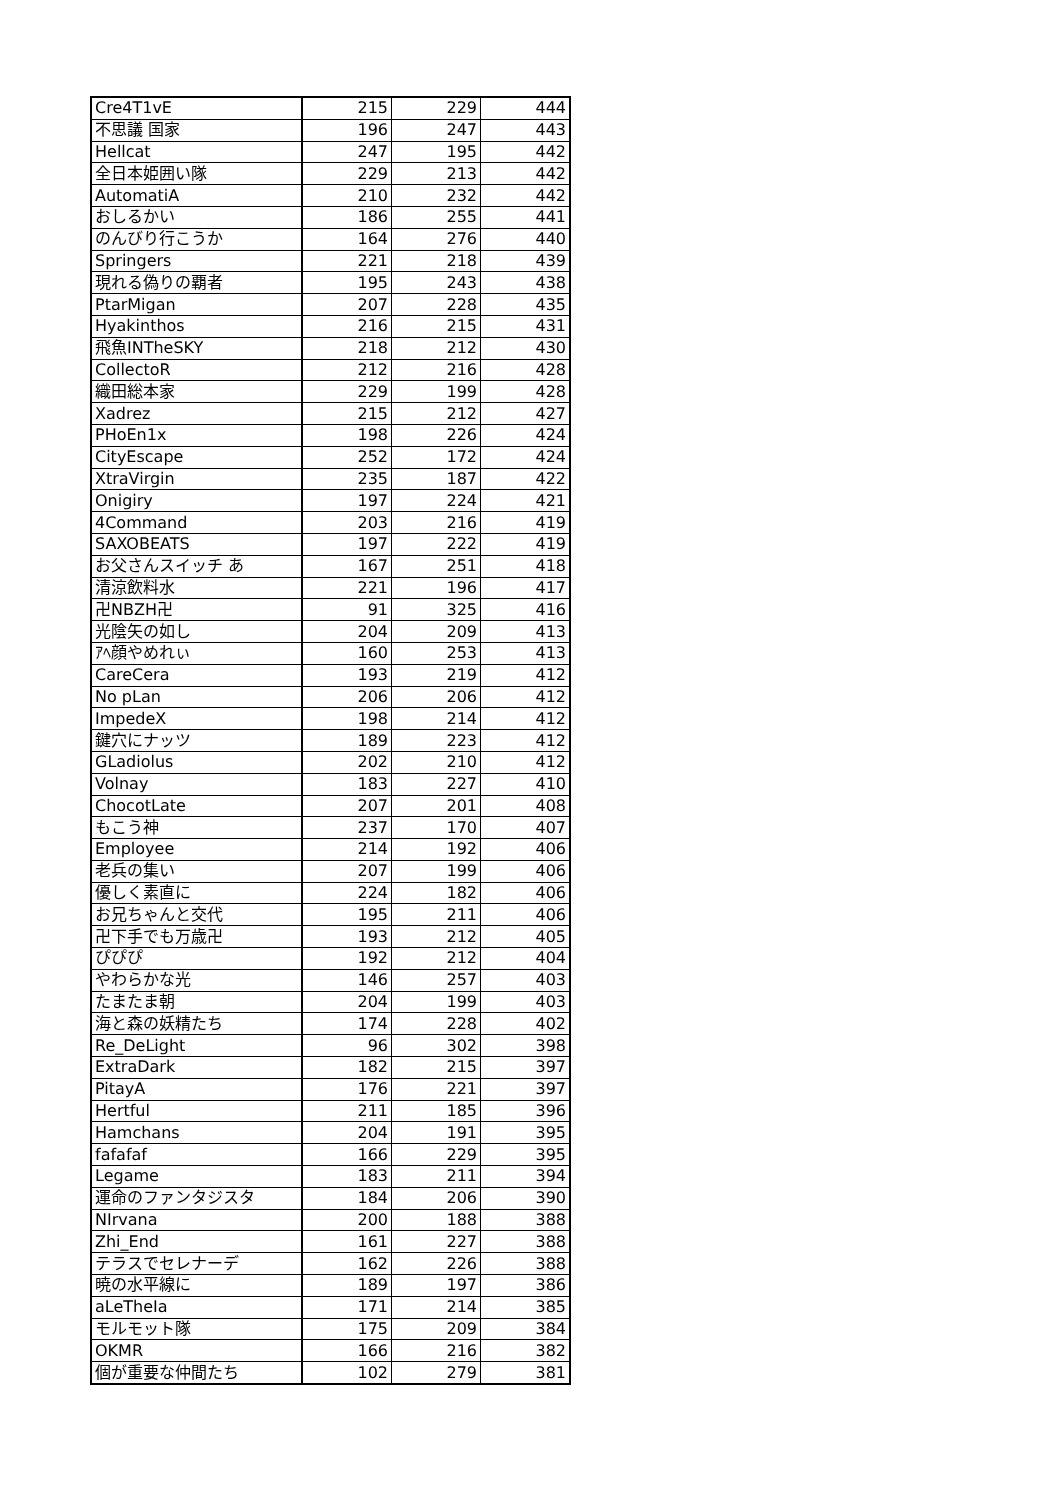| Cre4T1vE | 215 | 229 | 444 |
| 不思議 国家 | 196 | 247 | 443 |
| Hellcat | 247 | 195 | 442 |
| 全日本姫囲い隊 | 229 | 213 | 442 |
| AutomatiA | 210 | 232 | 442 |
| おしるかい | 186 | 255 | 441 |
| のんびり行こうか | 164 | 276 | 440 |
| Springers | 221 | 218 | 439 |
| 現れる偽りの覇者 | 195 | 243 | 438 |
| PtarMigan | 207 | 228 | 435 |
| Hyakinthos | 216 | 215 | 431 |
| 飛魚INTheSKY | 218 | 212 | 430 |
| CollectoR | 212 | 216 | 428 |
| 織田総本家 | 229 | 199 | 428 |
| Xadrez | 215 | 212 | 427 |
| PHoEn1x | 198 | 226 | 424 |
| CityEscape | 252 | 172 | 424 |
| XtraVirgin | 235 | 187 | 422 |
| Onigiry | 197 | 224 | 421 |
| 4Command | 203 | 216 | 419 |
| SAXOBEATS | 197 | 222 | 419 |
| お父さんスイッチ あ | 167 | 251 | 418 |
| 清涼飲料水 | 221 | 196 | 417 |
| 卍NBZH卍 | 91 | 325 | 416 |
| 光陰矢の如し | 204 | 209 | 413 |
| ｱﾍ顔やめれぃ | 160 | 253 | 413 |
| CareCera | 193 | 219 | 412 |
| No pLan | 206 | 206 | 412 |
| ImpedeX | 198 | 214 | 412 |
| 鍵穴にナッツ | 189 | 223 | 412 |
| GLadiolus | 202 | 210 | 412 |
| Volnay | 183 | 227 | 410 |
| ChocotLate | 207 | 201 | 408 |
| もこう神 | 237 | 170 | 407 |
| Employee | 214 | 192 | 406 |
| 老兵の集い | 207 | 199 | 406 |
| 優しく素直に | 224 | 182 | 406 |
| お兄ちゃんと交代 | 195 | 211 | 406 |
| 卍下手でも万歳卍 | 193 | 212 | 405 |
| ぴぴぴ | 192 | 212 | 404 |
| やわらかな光 | 146 | 257 | 403 |
| たまたま朝 | 204 | 199 | 403 |
| 海と森の妖精たち | 174 | 228 | 402 |
| Re_DeLight | 96 | 302 | 398 |
| ExtraDark | 182 | 215 | 397 |
| PitayA | 176 | 221 | 397 |
| Hertful | 211 | 185 | 396 |
| Hamchans | 204 | 191 | 395 |
| fafafaf | 166 | 229 | 395 |
| Legame | 183 | 211 | 394 |
| 運命のファンタジスタ | 184 | 206 | 390 |
| NIrvana | 200 | 188 | 388 |
| Zhi_End | 161 | 227 | 388 |
| テラスでセレナーデ | 162 | 226 | 388 |
| 暁の水平線に | 189 | 197 | 386 |
| aLeTheIa | 171 | 214 | 385 |
| モルモット隊 | 175 | 209 | 384 |
| OKMR | 166 | 216 | 382 |
| 個が重要な仲間たち | 102 | 279 | 381 |